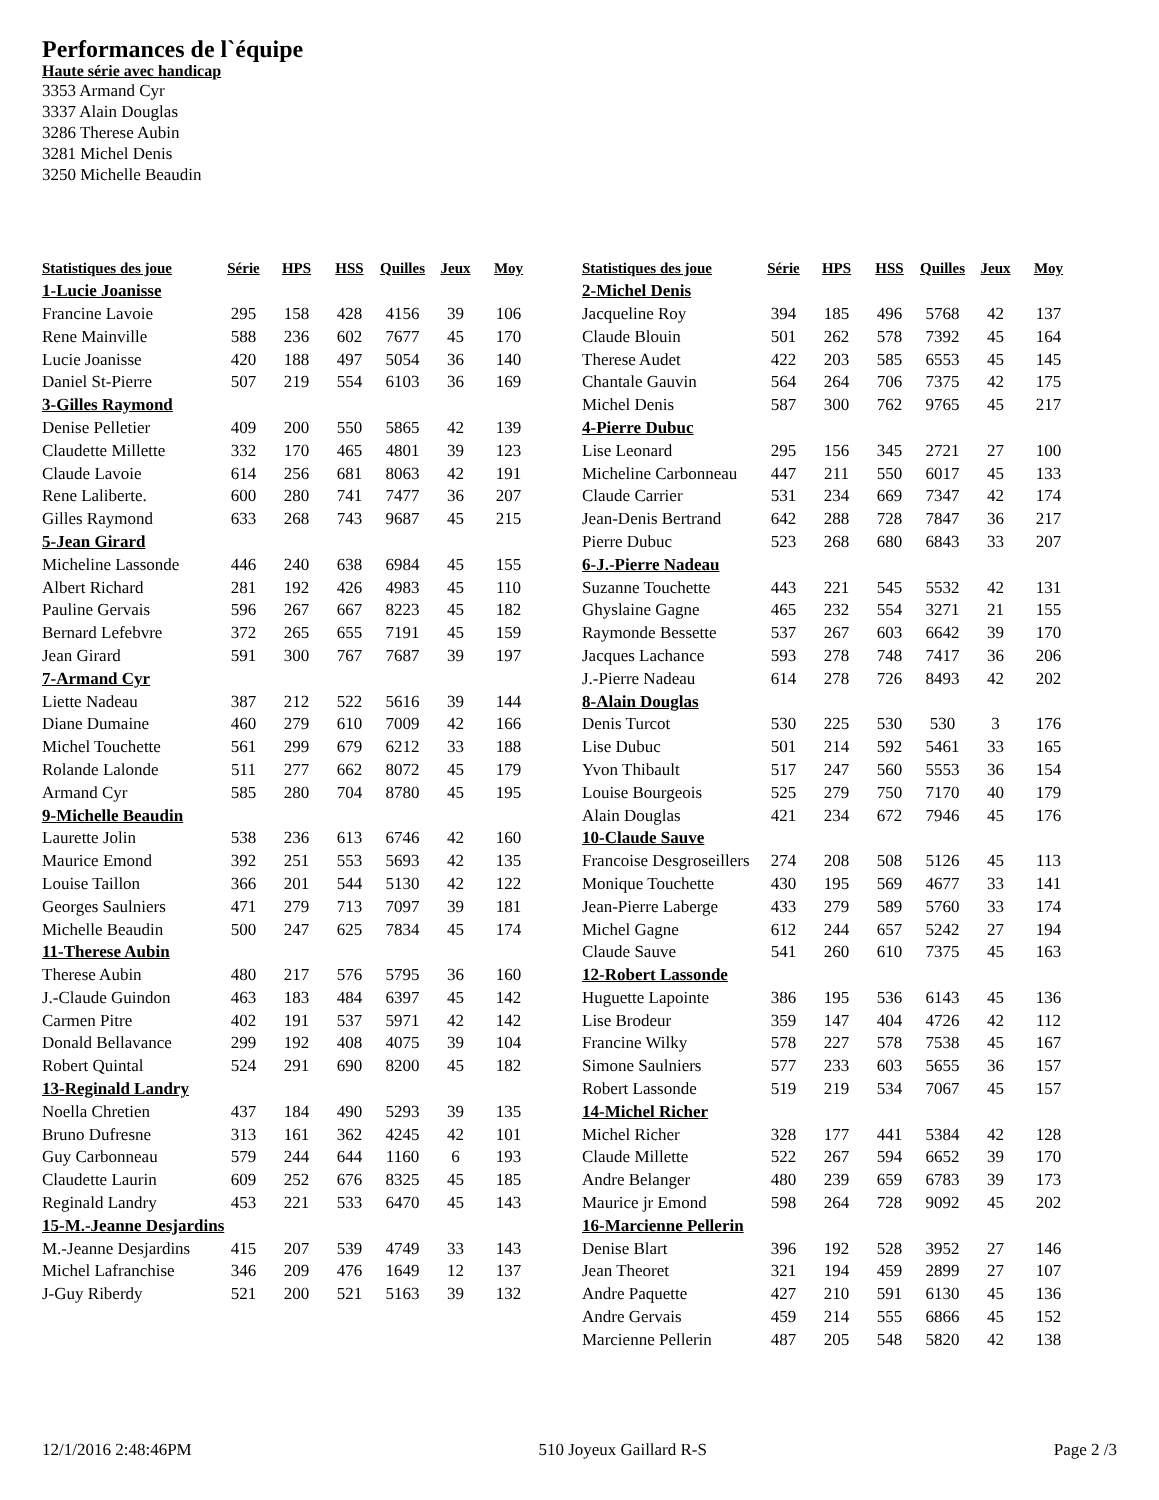Performances de l`équipe
Haute série avec handicap
3353 Armand Cyr
3337 Alain Douglas
3286 Therese Aubin
3281 Michel Denis
3250 Michelle Beaudin
| Statistiques des joue | Série | HPS | HSS | Quilles | Jeux | Moy |
| --- | --- | --- | --- | --- | --- | --- |
| 1-Lucie Joanisse | | | | | | |
| Francine Lavoie | 295 | 158 | 428 | 4156 | 39 | 106 |
| Rene Mainville | 588 | 236 | 602 | 7677 | 45 | 170 |
| Lucie Joanisse | 420 | 188 | 497 | 5054 | 36 | 140 |
| Daniel St-Pierre | 507 | 219 | 554 | 6103 | 36 | 169 |
| 3-Gilles Raymond | | | | | | |
| Denise Pelletier | 409 | 200 | 550 | 5865 | 42 | 139 |
| Claudette Millette | 332 | 170 | 465 | 4801 | 39 | 123 |
| Claude Lavoie | 614 | 256 | 681 | 8063 | 42 | 191 |
| Rene Laliberte. | 600 | 280 | 741 | 7477 | 36 | 207 |
| Gilles Raymond | 633 | 268 | 743 | 9687 | 45 | 215 |
| 5-Jean Girard | | | | | | |
| Micheline Lassonde | 446 | 240 | 638 | 6984 | 45 | 155 |
| Albert Richard | 281 | 192 | 426 | 4983 | 45 | 110 |
| Pauline Gervais | 596 | 267 | 667 | 8223 | 45 | 182 |
| Bernard Lefebvre | 372 | 265 | 655 | 7191 | 45 | 159 |
| Jean Girard | 591 | 300 | 767 | 7687 | 39 | 197 |
| 7-Armand Cyr | | | | | | |
| Liette Nadeau | 387 | 212 | 522 | 5616 | 39 | 144 |
| Diane Dumaine | 460 | 279 | 610 | 7009 | 42 | 166 |
| Michel Touchette | 561 | 299 | 679 | 6212 | 33 | 188 |
| Rolande Lalonde | 511 | 277 | 662 | 8072 | 45 | 179 |
| Armand Cyr | 585 | 280 | 704 | 8780 | 45 | 195 |
| 9-Michelle Beaudin | | | | | | |
| Laurette Jolin | 538 | 236 | 613 | 6746 | 42 | 160 |
| Maurice Emond | 392 | 251 | 553 | 5693 | 42 | 135 |
| Louise Taillon | 366 | 201 | 544 | 5130 | 42 | 122 |
| Georges Saulniers | 471 | 279 | 713 | 7097 | 39 | 181 |
| Michelle Beaudin | 500 | 247 | 625 | 7834 | 45 | 174 |
| 11-Therese Aubin | | | | | | |
| Therese Aubin | 480 | 217 | 576 | 5795 | 36 | 160 |
| J.-Claude Guindon | 463 | 183 | 484 | 6397 | 45 | 142 |
| Carmen Pitre | 402 | 191 | 537 | 5971 | 42 | 142 |
| Donald Bellavance | 299 | 192 | 408 | 4075 | 39 | 104 |
| Robert Quintal | 524 | 291 | 690 | 8200 | 45 | 182 |
| 13-Reginald Landry | | | | | | |
| Noella Chretien | 437 | 184 | 490 | 5293 | 39 | 135 |
| Bruno Dufresne | 313 | 161 | 362 | 4245 | 42 | 101 |
| Guy Carbonneau | 579 | 244 | 644 | 1160 | 6 | 193 |
| Claudette Laurin | 609 | 252 | 676 | 8325 | 45 | 185 |
| Reginald Landry | 453 | 221 | 533 | 6470 | 45 | 143 |
| 15-M.-Jeanne Desjardins | | | | | | |
| M.-Jeanne Desjardins | 415 | 207 | 539 | 4749 | 33 | 143 |
| Michel Lafranchise | 346 | 209 | 476 | 1649 | 12 | 137 |
| J-Guy Riberdy | 521 | 200 | 521 | 5163 | 39 | 132 |
| Statistiques des joue | Série | HPS | HSS | Quilles | Jeux | Moy |
| --- | --- | --- | --- | --- | --- | --- |
| 2-Michel Denis | | | | | | |
| Jacqueline Roy | 394 | 185 | 496 | 5768 | 42 | 137 |
| Claude Blouin | 501 | 262 | 578 | 7392 | 45 | 164 |
| Therese Audet | 422 | 203 | 585 | 6553 | 45 | 145 |
| Chantale Gauvin | 564 | 264 | 706 | 7375 | 42 | 175 |
| Michel Denis | 587 | 300 | 762 | 9765 | 45 | 217 |
| 4-Pierre Dubuc | | | | | | |
| Lise Leonard | 295 | 156 | 345 | 2721 | 27 | 100 |
| Micheline Carbonneau | 447 | 211 | 550 | 6017 | 45 | 133 |
| Claude Carrier | 531 | 234 | 669 | 7347 | 42 | 174 |
| Jean-Denis Bertrand | 642 | 288 | 728 | 7847 | 36 | 217 |
| Pierre Dubuc | 523 | 268 | 680 | 6843 | 33 | 207 |
| 6-J.-Pierre Nadeau | | | | | | |
| Suzanne Touchette | 443 | 221 | 545 | 5532 | 42 | 131 |
| Ghyslaine Gagne | 465 | 232 | 554 | 3271 | 21 | 155 |
| Raymonde Bessette | 537 | 267 | 603 | 6642 | 39 | 170 |
| Jacques Lachance | 593 | 278 | 748 | 7417 | 36 | 206 |
| J.-Pierre Nadeau | 614 | 278 | 726 | 8493 | 42 | 202 |
| 8-Alain Douglas | | | | | | |
| Denis Turcot | 530 | 225 | 530 | 530 | 3 | 176 |
| Lise Dubuc | 501 | 214 | 592 | 5461 | 33 | 165 |
| Yvon Thibault | 517 | 247 | 560 | 5553 | 36 | 154 |
| Louise Bourgeois | 525 | 279 | 750 | 7170 | 40 | 179 |
| Alain Douglas | 421 | 234 | 672 | 7946 | 45 | 176 |
| 10-Claude Sauve | | | | | | |
| Francoise Desgroseillers | 274 | 208 | 508 | 5126 | 45 | 113 |
| Monique Touchette | 430 | 195 | 569 | 4677 | 33 | 141 |
| Jean-Pierre Laberge | 433 | 279 | 589 | 5760 | 33 | 174 |
| Michel Gagne | 612 | 244 | 657 | 5242 | 27 | 194 |
| Claude Sauve | 541 | 260 | 610 | 7375 | 45 | 163 |
| 12-Robert Lassonde | | | | | | |
| Huguette Lapointe | 386 | 195 | 536 | 6143 | 45 | 136 |
| Lise Brodeur | 359 | 147 | 404 | 4726 | 42 | 112 |
| Francine Wilky | 578 | 227 | 578 | 7538 | 45 | 167 |
| Simone Saulniers | 577 | 233 | 603 | 5655 | 36 | 157 |
| Robert Lassonde | 519 | 219 | 534 | 7067 | 45 | 157 |
| 14-Michel Richer | | | | | | |
| Michel Richer | 328 | 177 | 441 | 5384 | 42 | 128 |
| Claude Millette | 522 | 267 | 594 | 6652 | 39 | 170 |
| Andre Belanger | 480 | 239 | 659 | 6783 | 39 | 173 |
| Maurice jr Emond | 598 | 264 | 728 | 9092 | 45 | 202 |
| 16-Marcienne Pellerin | | | | | | |
| Denise Blart | 396 | 192 | 528 | 3952 | 27 | 146 |
| Jean Theoret | 321 | 194 | 459 | 2899 | 27 | 107 |
| Andre Paquette | 427 | 210 | 591 | 6130 | 45 | 136 |
| Andre Gervais | 459 | 214 | 555 | 6866 | 45 | 152 |
| Marcienne Pellerin | 487 | 205 | 548 | 5820 | 42 | 138 |
12/1/2016 2:48:46PM 510 Joyeux Gaillard R-S Page 2 /3